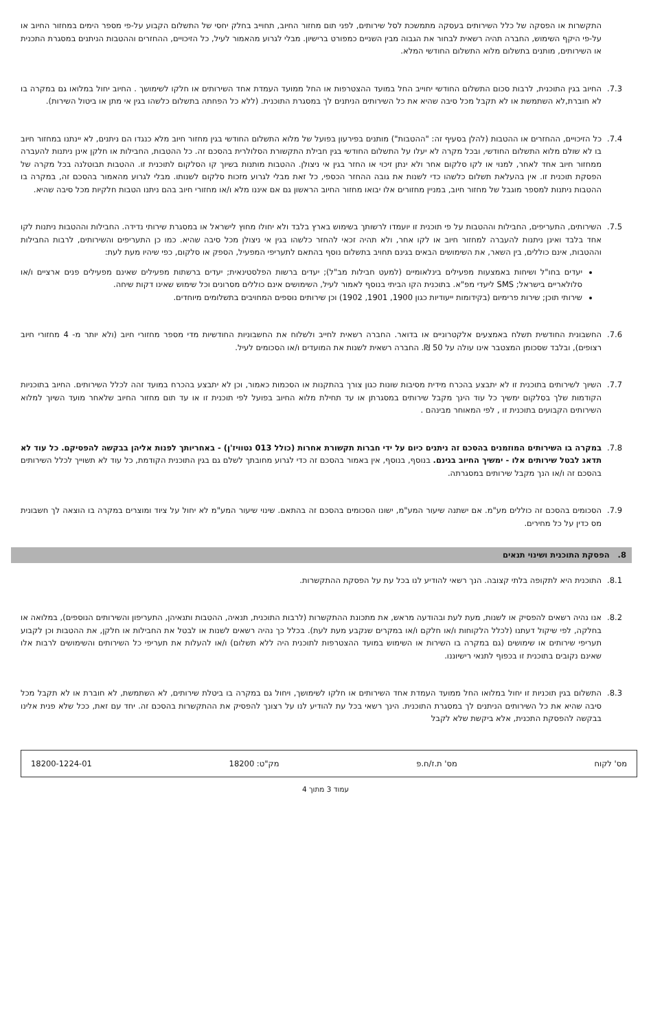התקשרות או הפסקה של כלל השירותים בעסקה מתמשכת לסל שירותים, לפני תום מחזור החיוב, תחוייב בחלק יחסי של התשלום הקבוע על-פי מספר הימים במחזור החיוב או על-פי היקף השימוש, החברה תהיה רשאית לבחור את הגבוה מבין השניים כמפורט ברישיון. מבלי לגרוע מהאמור לעיל, כל הזיכויים, ההחזרים וההטבות הניתנים במסגרת התכנית או השירותים, מותנים בתשלום מלוא התשלום החודשי המלא.
7.3. החיוב בגין התוכנית, לרבות סכום התשלום החודשי יחוייב החל במועד ההצטרפות או החל ממועד העמדת אחד השירותים או חלקו לשימושך . החיוב יחול במלואו גם במקרה בו לא חוברת,לא השתמשת או לא תקבל מכל סיבה שהיא את כל השירותים הניתנים לך במסגרת התוכנית. (ללא כל הפחתה בתשלום כלשהו בגין אי מתן או ביטול השירות).
7.4. כל הזיכויים, ההחזרים או ההטבות (להלן בסעיף זה: "ההטבות") מותנים בפירעון בפועל של מלוא התשלום החודשי בגין מחזור חיוב מלא כנגדו הם ניתנים, לא יינתנו במחזור חיוב בו לא שולם מלוא התשלום החודשי, ובכל מקרה לא יעלו על התשלום החודשי בגין חבילת התקשורת הסלולרית בהסכם זה. כל ההטבות, החבילות או חלקן אינן ניתנות להעברה ממחזור חיוב אחד לאחר, למנוי או לקו סלקום אחר ולא ינתן זיכוי או החזר בגין אי ניצולן. ההטבות מותנות בשיוך קו הסלקום לתוכנית זו. ההטבות תבוטלנה בכל מקרה של הפסקת תוכנית זו. אין בהעלאת תשלום כלשהו כדי לשנות את גובה ההחזר הכספי, כל זאת מבלי לגרוע מזכות סלקום לשנותו. מבלי לגרוע מהאמור בהסכם זה, במקרה בו ההטבות ניתנות למספר מוגבל של מחזור חיוב, במניין מחזורים אלו יבואו מחזור החיוב הראשון גם אם איננו מלא ו/או מחזורי חיוב בהם ניתנו הטבות חלקיות מכל סיבה שהיא.
7.5. השירותים, התעריפים, החבילות וההטבות על פי תוכנית זו יועמדו לרשותך בשימוש בארץ בלבד ולא יחולו מחוץ לישראל או במסגרת שירותי נדידה. החבילות וההטבות ניתנות לקו אחד בלבד ואינן ניתנות להעברה למחזור חיוב או לקו אחר, ולא תהיה זכאי להחזר כלשהו בגין אי ניצולן מכל סיבה שהיא. כמו כן התעריפים והשירותים, לרבות החבילות וההטבות, אינם כוללים, בין השאר, את השימושים הבאים בגינם תחויב בתשלום נוסף בהתאם לתעריפי המפעיל, הספק או סלקום, כפי שיהיו מעת לעת:
יעדים בחו"ל ושיחות באמצעות מפעילים בינלאומיים (למעט חבילות מב"ל); יעדים ברשות הפלסטינאית; יעדים ברשתות מפעילים שאינם מפעילים פנים ארציים ו/או סלולאריים בישראל; SMS ליעדי מפ"א. בתוכנית הקו הביתי בנוסף לאמור לעיל, השימושים אינם כוללים מסרונים וכל שימוש שאינו דקות שיחה.
שירותי תוכן; שירות פרימיום (בקידומות ייעודיות כגון 1900, 1901, 1902) וכן שירותים נוספים המחויבים בתשלומים מיוחדים.
7.6. החשבונית החודשית תשלח באמצעים אלקטרוניים או בדואר. החברה רשאית לחייב ולשלוח את החשבוניות החודשיות מדי מספר מחזורי חיוב (ולא יותר מ- 4 מחזורי חיוב רצופים), ובלבד שסכומן המצטבר אינו עולה על 50 ₪. החברה רשאית לשנות את המועדים ו/או הסכומים לעיל.
7.7. השיוך לשירותים בתוכנית זו לא יתבצע בהכרח מידית מסיבות שונות כגון צורך בהתקנות או הסכמות כאמור, וכן לא יתבצע בהכרח במועד זהה לכלל השירותים. החיוב בתוכניות הקודמות שלך בסלקום ימשיך כל עוד הינך מקבל שירותים במסגרתן או עד תחילת מלוא החיוב בפועל לפי תוכנית זו או עד תום מחזור החיוב שלאחר מועד השיוך למלוא השירותים הקבועים בתוכנית זו , לפי המאוחר מבינהם .
7.8. במקרה בו השירותים המוזמנים בהסכם זה ניתנים כיום על ידי חברות תקשורת אחרות (כולל 013 נטוויז'ן) - באחריותך לפנות אליהן בבקשה להפסיקם. כל עוד לא תדאג לבטל שירותים אלו - ימשיך החיוב בגינם. בנוסף, בנוסף, אין באמור בהסכם זה כדי לגרוע מחובתך לשלם גם בגין התוכנית הקודמת, כל עוד לא תשוייך לכלל השירותים בהסכם זה ו/או הנך מקבל שירותים במסגרתה.
7.9. הסכומים בהסכם זה כוללים מע"מ. אם ישתנה שיעור המע"מ, ישונו הסכומים בהסכם זה בהתאם. שינוי שיעור המע"מ לא יחול על ציוד ומוצרים במקרה בו הוצאה לך חשבונית מס כדין על כל מחירים.
8. הפסקת התוכנית ושינוי תנאים
8.1. התוכנית היא לתקופה בלתי קצובה. הנך רשאי להודיע לנו בכל עת על הפסקת ההתקשרות.
8.2. אנו נהיה רשאים להפסיק או לשנות, מעת לעת ובהודעה מראש, את מתכונת ההתקשרות (לרבות התוכנית, תנאיה, ההטבות ותנאיהן, התעריפון והשירותים הנוספים), במלואה או בחלקה, לפי שיקול דעתנו (לכלל הלקוחות ו/או חלקם ו/או במקרים שנקבע מעת לעת). בכלל כך נהיה רשאים לשנות או לבטל את החבילות או חלקן, את ההטבות וכן לקבוע תעריפי שירותים או שימושים (גם במקרה בו השירות או השימוש במועד ההצטרפות לתוכנית היה ללא תשלום) ו/או להעלות את תעריפי כל השירותים והשימושים לרבות אלו שאינם נקובים בתוכנית זו בכפוף לתנאי רישיוננו.
8.3. התשלום בגין תוכניות זו יחול במלואו החל ממועד העמדת אחד השירותים או חלקו לשימושך, ויחול גם במקרה בו ביטלת שירותים, לא השתמשת, לא חוברת או לא תקבל מכל סיבה שהיא את כל השירותים הניתנים לך במסגרת התוכנית. הינך רשאי בכל עת להודיע לנו על רצונך להפסיק את ההתקשרות בהסכם זה. יחד עם זאת, ככל שלא פנית אלינו בבקשה להפסקת התכנית, אלא ביקשת שלא לקבל
מס' לקוח מס' ת.ז/ח.פ מק"ט: 18200 18200-1224-01
עמוד 3 מתוך 4